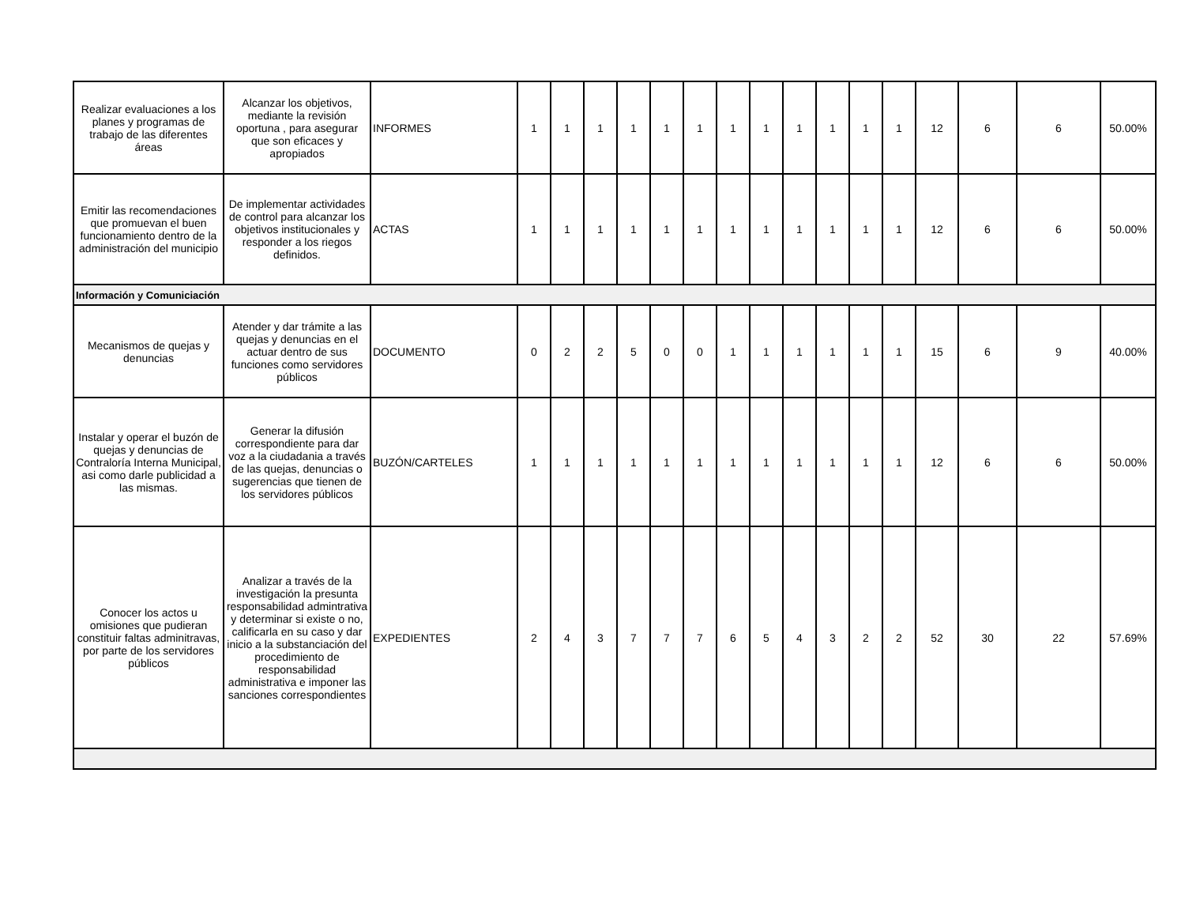| Realizar evaluaciones a los planes y programas de trabajo de las diferentes áreas | Alcanzar los objetivos, mediante la revisión oportuna , para asegurar que son eficaces y apropiados | INFORMES | 1 | 1 | 1 | 1 | 1 | 1 | 1 | 1 | 1 | 1 | 1 | 1 | 12 | 6 | 6 | 50.00% |
| Emitir las recomendaciones que promuevan el buen funcionamiento dentro de la administración del municipio | De implementar actividades de control para alcanzar los objetivos institucionales y responder a los riegos definidos. | ACTAS | 1 | 1 | 1 | 1 | 1 | 1 | 1 | 1 | 1 | 1 | 1 | 1 | 12 | 6 | 6 | 50.00% |
| Información y Comuniciación | | | | | | | | | | | | | | | | | | |
| Mecanismos de quejas y denuncias | Atender y dar trámite a las quejas y denuncias en el actuar dentro de sus funciones como servidores públicos | DOCUMENTO | 0 | 2 | 2 | 5 | 0 | 0 | 1 | 1 | 1 | 1 | 1 | 1 | 15 | 6 | 9 | 40.00% |
| Instalar y operar el buzón de quejas y denuncias de Contraloría Interna Municipal, asi como darle publicidad a las mismas. | Generar la difusión correspondiente para dar voz a la ciudadania a través de las quejas, denuncias o sugerencias que tienen de los servidores públicos | BUZÓN/CARTELES | 1 | 1 | 1 | 1 | 1 | 1 | 1 | 1 | 1 | 1 | 1 | 1 | 12 | 6 | 6 | 50.00% |
| Conocer los actos u omisiones que pudieran constituir faltas adminitravas, por parte de los servidores públicos | Analizar a través de la investigación la presunta responsabilidad admintrativa y determinar si existe o no, calificarla en su caso y dar inicio a la substanciación del procedimiento de responsabilidad administrativa e imponer las sanciones correspondientes | EXPEDIENTES | 2 | 4 | 3 | 7 | 7 | 7 | 6 | 5 | 4 | 3 | 2 | 2 | 52 | 30 | 22 | 57.69% |